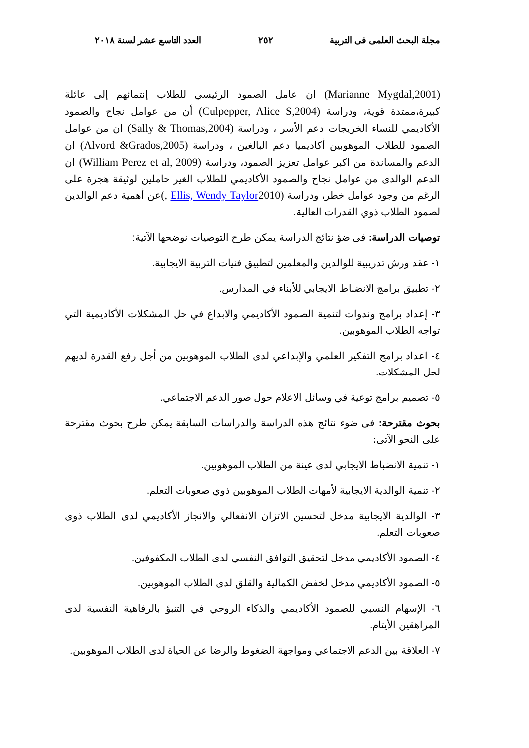مجلة البحث العلمى فى التربية ٢٥٢ العدد التاسع عشر لسنة ٢٠١٨
(Marianne Mygdal,2001) ان عامل الصمود الرئيسي للطلاب إنتمائهم إلى عائلة كبيرة،ممتدة قوية، ودراسة (Culpepper, Alice S,2004) أن من عوامل نجاح والصمود الأكاديمي للنساء الخريجات دعم الأسر ، ودراسة (Sally & Thomas,2004) ان من عوامل الصمود للطلاب الموهوبين أكاديميا دعم البالغين ، ودراسة (Alvord &Grados,2005) ان الدعم والمساندة من اكبر عوامل تعزيز الصمود، ودراسة (William Perez et al, 2009) ان الدعم الوالدى من عوامل نجاح والصمود الأكاديمي للطلاب الغير حاملين لوثيقة هجرة على الرغم من وجود عوامل خطر، ودراسة (Ellis, Wendy Taylor2010 ,) عن أهمية دعم الوالدين لصمود الطلاب ذوي القدرات العالية.
توصيات الدراسة: فى ضؤ نتائج الدراسة يمكن طرح التوصيات نوضحها الآتية:
١- عقد ورش تدريبية للوالدين والمعلمين لتطبيق فنيات التربية الايجابية.
٢- تطبيق برامج الانضباط الايجابي للأبناء في المدارس.
٣- إعداد برامج وندوات لتنمية الصمود الأكاديمي والابداع في حل المشكلات الأكاديمية التي تواجه الطلاب الموهوبين.
٤- اعداد برامج التفكير العلمي والإبداعي لدى الطلاب الموهوبين من أجل رفع القدرة لديهم لحل المشكلات.
٥- تصميم برامج توعية في وسائل الاعلام حول صور الدعم الاجتماعي.
بحوث مقترحة: فى ضوء نتائج هذه الدراسة والدراسات السابقة يمكن طرح بحوث مقترحة على النحو الآتى:
١- تنمية الانضباط الايجابي لدى عينة من الطلاب الموهوبين.
٢- تنمية الوالدية الايجابية لأمهات الطلاب الموهوبين ذوي صعوبات التعلم.
٣- الوالدية الايجابية مدخل لتحسين الاتزان الانفعالي والانجاز الأكاديمي لدى الطلاب ذوى صعوبات التعلم.
٤- الصمود الأكاديمي مدخل لتحقيق التوافق النفسي لدى الطلاب المكفوفين.
٥- الصمود الأكاديمي مدخل لخفض الكمالية والقلق لدى الطلاب الموهوبين.
٦- الإسهام النسبي للصمود الأكاديمي والذكاء الروحي في التنبؤ بالرفاهية النفسية لدى المراهقين الأيتام.
٧- العلاقة بين الدعم الاجتماعي ومواجهة الضغوط والرضا عن الحياة لدى الطلاب الموهوبين.